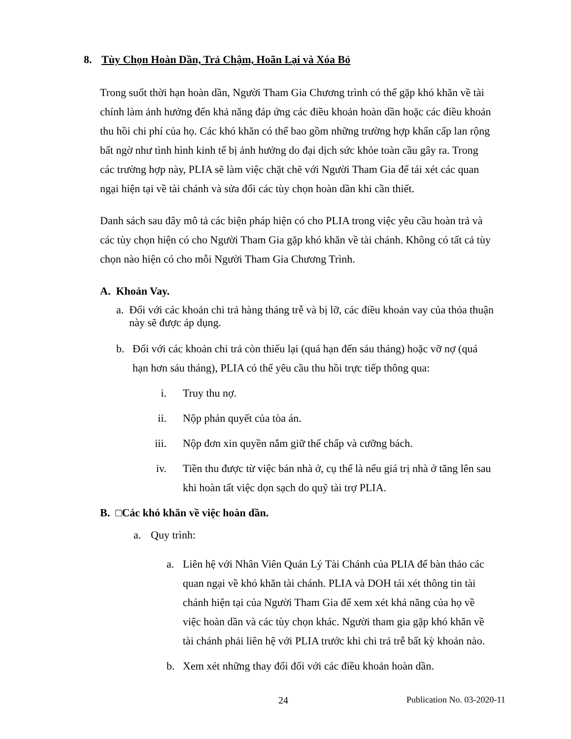8. Tùy Chọn Hoàn Dần, Trả Chậm, Hoãn Lại và Xóa Bỏ
Trong suốt thời hạn hoàn dần, Người Tham Gia Chương trình có thể gặp khó khăn về tài chính làm ảnh hưởng đến khả năng đáp ứng các điều khoản hoàn dần hoặc các điều khoản thu hồi chi phí của họ. Các khó khăn có thể bao gồm những trường hợp khẩn cấp lan rộng bất ngờ như tình hình kinh tế bị ảnh hưởng do đại dịch sức khỏe toàn cầu gây ra. Trong các trường hợp này, PLIA sẽ làm việc chặt chẽ với Người Tham Gia để tái xét các quan ngại hiện tại về tài chánh và sửa đổi các tùy chọn hoàn dần khi cần thiết.
Danh sách sau đây mô tả các biện pháp hiện có cho PLIA trong việc yêu cầu hoàn trả và các tùy chọn hiện có cho Người Tham Gia gặp khó khăn về tài chánh. Không có tất cả tùy chọn nào hiện có cho mỗi Người Tham Gia Chương Trình.
A. Khoản Vay.
a. Đối với các khoản chi trả hàng tháng trễ và bị lỡ, các điều khoản vay của thỏa thuận này sẽ được áp dụng.
b. Đối với các khoản chi trả còn thiếu lại (quá hạn đến sáu tháng) hoặc vỡ nợ (quá hạn hơn sáu tháng), PLIA có thể yêu cầu thu hồi trực tiếp thông qua:
i. Truy thu nợ.
ii. Nộp phán quyết của tòa án.
iii. Nộp đơn xin quyền nắm giữ thế chấp và cưỡng bách.
iv. Tiền thu được từ việc bán nhà ở, cụ thể là nếu giá trị nhà ở tăng lên sau khi hoàn tất việc dọn sạch do quỹ tài trợ PLIA.
B. □Các khó khăn về việc hoàn dần.
a. Quy trình:
a. Liên hệ với Nhân Viên Quản Lý Tài Chánh của PLIA để bàn thảo các quan ngại về khó khăn tài chánh. PLIA và DOH tái xét thông tin tài chánh hiện tại của Người Tham Gia để xem xét khả năng của họ về việc hoàn dần và các tùy chọn khác. Người tham gia gặp khó khăn về tài chánh phải liên hệ với PLIA trước khi chi trả trễ bất kỳ khoản nào.
b. Xem xét những thay đổi đối với các điều khoản hoàn dần.
24 Publication No. 03-2020-11